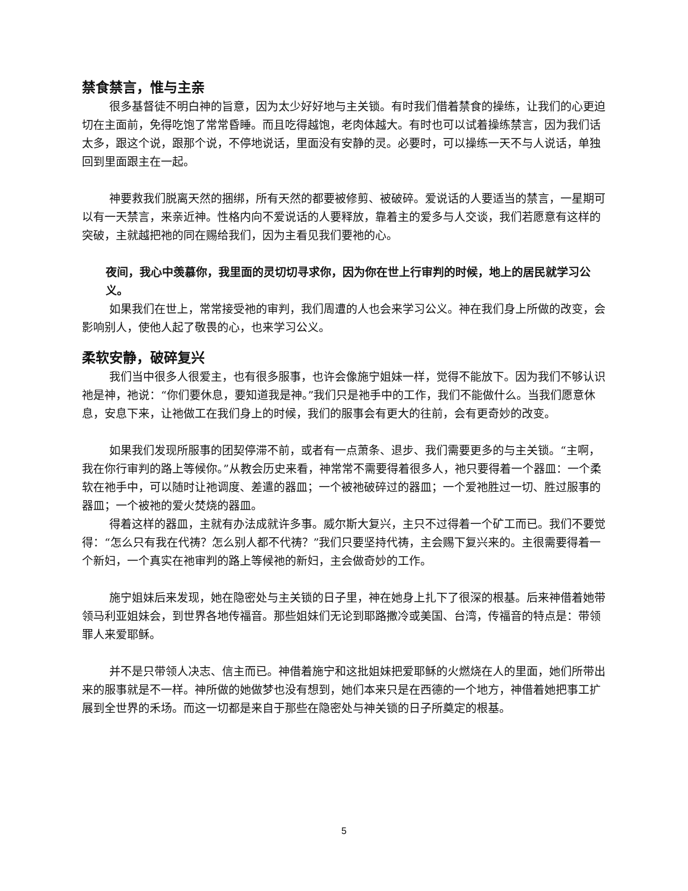禁食禁言，惟与主亲
很多基督徒不明白神的旨意，因为太少好好地与主关锁。有时我们借着禁食的操练，让我们的心更迫切在主面前，免得吃饱了常常昏睡。而且吃得越饱，老肉体越大。有时也可以试着操练禁言，因为我们话太多，跟这个说，跟那个说，不停地说话，里面没有安静的灵。必要时，可以操练一天不与人说话，单独回到里面跟主在一起。
神要救我们脱离天然的捆绑，所有天然的都要被修剪、被破碎。爱说话的人要适当的禁言，一星期可以有一天禁言，来亲近神。性格内向不爱说话的人要释放，靠着主的爱多与人交谈，我们若愿意有这样的突破，主就越把祂的同在赐给我们，因为主看见我们要祂的心。
夜间，我心中羡慕你，我里面的灵切切寻求你，因为你在世上行审判的时候，地上的居民就学习公义。
如果我们在世上，常常接受祂的审判，我们周遭的人也会来学习公义。神在我们身上所做的改变，会影响别人，使他人起了敬畏的心，也来学习公义。
柔软安静，破碎复兴
我们当中很多人很爱主，也有很多服事，也许会像施宁姐妹一样，觉得不能放下。因为我们不够认识祂是神，祂说：“你们要休息，要知道我是神。”我们只是祂手中的工作，我们不能做什么。当我们愿意休息，安息下来，让祂做工在我们身上的时候，我们的服事会有更大的往前，会有更奇妙的改变。
如果我们发现所服事的团契停滞不前，或者有一点萧条、退步、我们需要更多的与主关锁。“主啊，我在你行审判的路上等候你。”从教会历史来看，神常常不需要得着很多人，祂只要得着一个器皿：一个柔软在祂手中，可以随时让祂调度、差遣的器皿；一个被祂破碎过的器皿；一个爱祂胜过一切、胜过服事的器皿；一个被祂的爱火焚烧的器皿。
得着这样的器皿，主就有办法成就许多事。威尔斯大复兴，主只不过得着一个矿工而已。我们不要觉得：“怎么只有我在代祷？怎么别人都不代祷？”我们只要坚持代祷，主会赐下复兴来的。主很需要得着一个新妇，一个真实在祂审判的路上等候祂的新妇，主会做奇妙的工作。
施宁姐妹后来发现，她在隐密处与主关锁的日子里，神在她身上扎下了很深的根基。后来神借着她带领马利亚姐妹会，到世界各地传福音。那些姐妹们无论到耶路撒冷或美国、台湾，传福音的特点是：带领罪人来爱耶稣。
并不是只带领人决志、信主而已。神借着施宁和这批姐妹把爱耶稣的火燃烧在人的里面，她们所带出来的服事就是不一样。神所做的她做梦也没有想到，她们本来只是在西德的一个地方，神借着她把事工扩展到全世界的禾场。而这一切都是来自于那些在隐密处与神关锁的日子所奠定的根基。
5